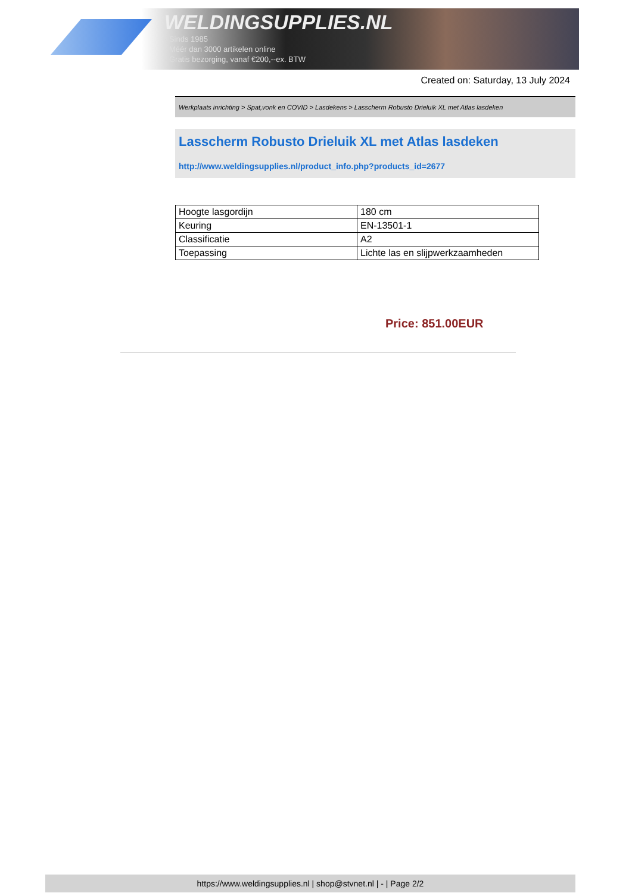WELDINGSUPPLIES.NL
- Sinds 1985
- Méér dan 3000 artikelen online
- Gratis bezorging, vanaf €200,--ex. BTW
Created on: Saturday, 13 July 2024
Werkplaats inrichting > Spat,vonk en COVID > Lasdekens > Lasscherm Robusto Drieluik XL met Atlas lasdeken
Lasscherm Robusto Drieluik XL met Atlas lasdeken
http://www.weldingsupplies.nl/product_info.php?products_id=2677
| Hoogte lasgordijn | 180 cm |
| Keuring | EN-13501-1 |
| Classificatie | A2 |
| Toepassing | Lichte las en slijpwerkzaamheden |
Price: 851.00EUR
https://www.weldingsupplies.nl | shop@stvnet.nl | - | Page 2/2